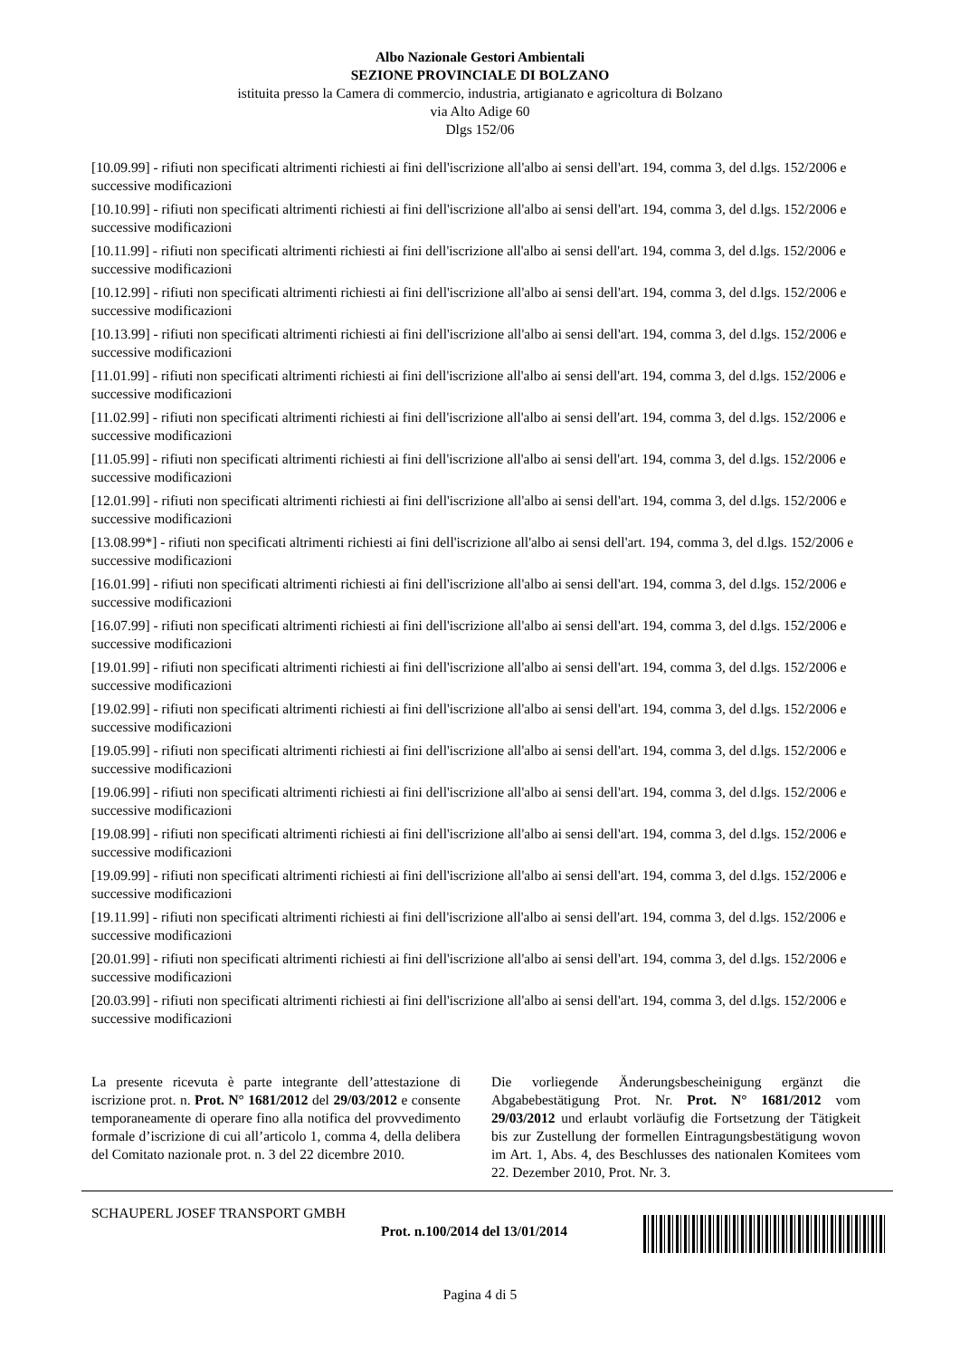Albo Nazionale Gestori Ambientali
SEZIONE PROVINCIALE DI BOLZANO
istituita presso la Camera di commercio, industria, artigianato e agricoltura di Bolzano
via Alto Adige 60
Dlgs 152/06
[10.09.99] - rifiuti non specificati altrimenti richiesti ai fini dell'iscrizione all'albo ai sensi dell'art. 194, comma 3, del d.lgs. 152/2006 e successive modificazioni
[10.10.99] - rifiuti non specificati altrimenti richiesti ai fini dell'iscrizione all'albo ai sensi dell'art. 194, comma 3, del d.lgs. 152/2006 e successive modificazioni
[10.11.99] - rifiuti non specificati altrimenti richiesti ai fini dell'iscrizione all'albo ai sensi dell'art. 194, comma 3, del d.lgs. 152/2006 e successive modificazioni
[10.12.99] - rifiuti non specificati altrimenti richiesti ai fini dell'iscrizione all'albo ai sensi dell'art. 194, comma 3, del d.lgs. 152/2006 e successive modificazioni
[10.13.99] - rifiuti non specificati altrimenti richiesti ai fini dell'iscrizione all'albo ai sensi dell'art. 194, comma 3, del d.lgs. 152/2006 e successive modificazioni
[11.01.99] - rifiuti non specificati altrimenti richiesti ai fini dell'iscrizione all'albo ai sensi dell'art. 194, comma 3, del d.lgs. 152/2006 e successive modificazioni
[11.02.99] - rifiuti non specificati altrimenti richiesti ai fini dell'iscrizione all'albo ai sensi dell'art. 194, comma 3, del d.lgs. 152/2006 e successive modificazioni
[11.05.99] - rifiuti non specificati altrimenti richiesti ai fini dell'iscrizione all'albo ai sensi dell'art. 194, comma 3, del d.lgs. 152/2006 e successive modificazioni
[12.01.99] - rifiuti non specificati altrimenti richiesti ai fini dell'iscrizione all'albo ai sensi dell'art. 194, comma 3, del d.lgs. 152/2006 e successive modificazioni
[13.08.99*] - rifiuti non specificati altrimenti richiesti ai fini dell'iscrizione all'albo ai sensi dell'art. 194, comma 3, del d.lgs. 152/2006 e successive modificazioni
[16.01.99] - rifiuti non specificati altrimenti richiesti ai fini dell'iscrizione all'albo ai sensi dell'art. 194, comma 3, del d.lgs. 152/2006 e successive modificazioni
[16.07.99] - rifiuti non specificati altrimenti richiesti ai fini dell'iscrizione all'albo ai sensi dell'art. 194, comma 3, del d.lgs. 152/2006 e successive modificazioni
[19.01.99] - rifiuti non specificati altrimenti richiesti ai fini dell'iscrizione all'albo ai sensi dell'art. 194, comma 3, del d.lgs. 152/2006 e successive modificazioni
[19.02.99] - rifiuti non specificati altrimenti richiesti ai fini dell'iscrizione all'albo ai sensi dell'art. 194, comma 3, del d.lgs. 152/2006 e successive modificazioni
[19.05.99] - rifiuti non specificati altrimenti richiesti ai fini dell'iscrizione all'albo ai sensi dell'art. 194, comma 3, del d.lgs. 152/2006 e successive modificazioni
[19.06.99] - rifiuti non specificati altrimenti richiesti ai fini dell'iscrizione all'albo ai sensi dell'art. 194, comma 3, del d.lgs. 152/2006 e successive modificazioni
[19.08.99] - rifiuti non specificati altrimenti richiesti ai fini dell'iscrizione all'albo ai sensi dell'art. 194, comma 3, del d.lgs. 152/2006 e successive modificazioni
[19.09.99] - rifiuti non specificati altrimenti richiesti ai fini dell'iscrizione all'albo ai sensi dell'art. 194, comma 3, del d.lgs. 152/2006 e successive modificazioni
[19.11.99] - rifiuti non specificati altrimenti richiesti ai fini dell'iscrizione all'albo ai sensi dell'art. 194, comma 3, del d.lgs. 152/2006 e successive modificazioni
[20.01.99] - rifiuti non specificati altrimenti richiesti ai fini dell'iscrizione all'albo ai sensi dell'art. 194, comma 3, del d.lgs. 152/2006 e successive modificazioni
[20.03.99] - rifiuti non specificati altrimenti richiesti ai fini dell'iscrizione all'albo ai sensi dell'art. 194, comma 3, del d.lgs. 152/2006 e successive modificazioni
La presente ricevuta è parte integrante dell’attestazione di iscrizione prot. n. Prot. N° 1681/2012 del 29/03/2012 e consente temporaneamente di operare fino alla notifica del provvedimento formale d’iscrizione di cui all’articolo 1, comma 4, della delibera del Comitato nazionale prot. n. 3 del 22 dicembre 2010.
Die vorliegende Änderungsbescheinigung ergänzt die Abgabebestätigung Prot. Nr. Prot. N° 1681/2012 vom 29/03/2012 und erlaubt vorläufig die Fortsetzung der Tätigkeit bis zur Zustellung der formellen Eintragungsbestätigung wovon im Art. 1, Abs. 4, des Beschlusses des nationalen Komitees vom 22. Dezember 2010, Prot. Nr. 3.
SCHAUPERL JOSEF TRANSPORT GMBH
Prot. n.100/2014 del 13/01/2014
Pagina 4 di 5